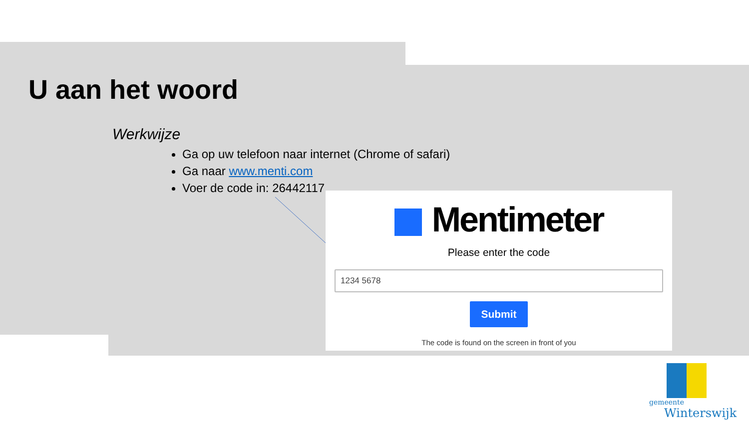U aan het woord
Werkwijze
Ga op uw telefoon naar internet (Chrome of safari)
Ga naar www.menti.com
Voer de code in: 26442117
Mentimeter
Please enter the code
1234 5678
Submit
The code is found on the screen in front of you
gemeente
Winterswijk